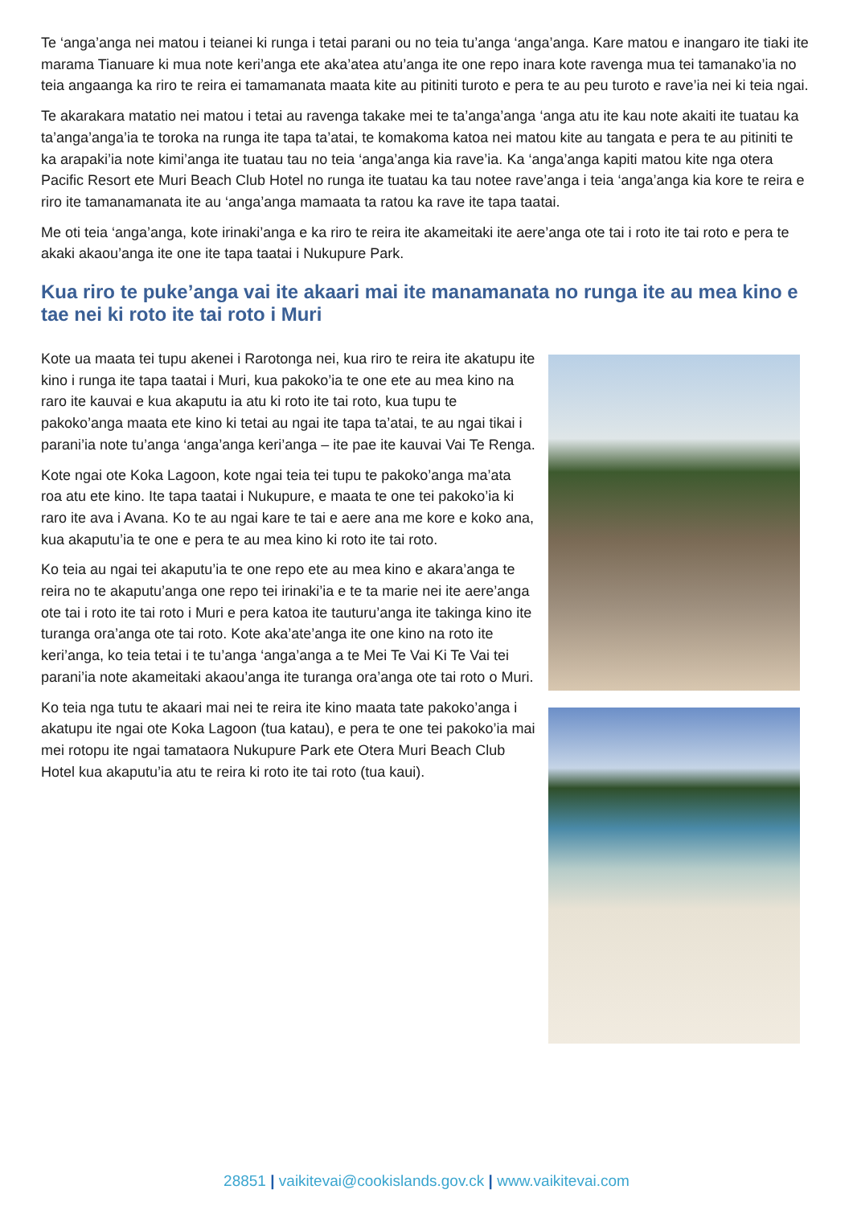Te ‘anga’anga nei matou i teianei ki runga i tetai parani ou no teia tu’anga ‘anga’anga. Kare matou e inangaro ite tiaki ite marama Tianuare ki mua note keri’anga ete aka’atea atu’anga ite one repo inara kote ravenga mua tei tamanako’ia no teia angaanga ka riro te reira ei tamamanata maata kite au pitiniti turoto e pera te au peu turoto e rave’ia nei ki teia ngai.
Te akarakara matatio nei matou i tetai au ravenga takake mei te ta’anga’anga ‘anga atu ite kau note akaiti ite tuatau ka ta’anga’anga’ia te toroka na runga ite tapa ta’atai, te komakoma katoa nei matou kite au tangata e pera te au pitiniti te ka arapaki’ia note kimi’anga ite tuatau tau no teia ‘anga’anga kia rave’ia. Ka ‘anga’anga kapiti matou kite nga otera Pacific Resort ete Muri Beach Club Hotel no runga ite tuatau ka tau notee rave’anga i teia ‘anga’anga kia kore te reira e riro ite tamanamanata ite au ‘anga’anga mamaata ta ratou ka rave ite tapa taatai.
Me oti teia ‘anga’anga, kote irinaki’anga e ka riro te reira ite akameitaki ite aere’anga ote tai i roto ite tai roto e pera te akaki akaou’anga ite one ite tapa taatai i Nukupure Park.
Kua riro te puke’anga vai ite akaari mai ite manamanata no runga ite au mea kino e tae nei ki roto ite tai roto i Muri
Kote ua maata tei tupu akenei i Rarotonga nei, kua riro te reira ite akatupu ite kino i runga ite tapa taatai i Muri, kua pakoko’ia te one ete au mea kino na raro ite kauvai e kua akaputu ia atu ki roto ite tai roto, kua tupu te pakoko’anga maata ete kino ki tetai au ngai ite tapa ta’atai, te au ngai tikai i parani’ia note tu’anga ‘anga’anga keri’anga – ite pae ite kauvai Vai Te Renga.
Kote ngai ote Koka Lagoon, kote ngai teia tei tupu te pakoko’anga ma’ata roa atu ete kino. Ite tapa taatai i Nukupure, e maata te one tei pakoko’ia ki raro ite ava i Avana. Ko te au ngai kare te tai e aere ana me kore e koko ana, kua akaputu’ia te one e pera te au mea kino ki roto ite tai roto.
Ko teia au ngai tei akaputu’ia te one repo ete au mea kino e akara’anga te reira no te akaputu’anga one repo tei irinaki’ia e te ta marie nei ite aere’anga ote tai i roto ite tai roto i Muri e pera katoa ite tauturu’anga ite takinga kino ite turanga ora’anga ote tai roto. Kote aka’ate’anga ite one kino na roto ite keri’anga, ko teia tetai i te tu’anga ‘anga’anga a te Mei Te Vai Ki Te Vai tei parani’ia note akameitaki akaou’anga ite turanga ora’anga ote tai roto o Muri.
Ko teia nga tutu te akaari mai nei te reira ite kino maata tate pakoko’anga i akatupu ite ngai ote Koka Lagoon (tua katau), e pera te one tei pakoko’ia mai mei rotopu ite ngai tamataora Nukupure Park ete Otera Muri Beach Club Hotel kua akaputu’ia atu te reira ki roto ite tai roto (tua kaui).
28851 | vaikitevai@cookislands.gov.ck | www.vaikitevai.com